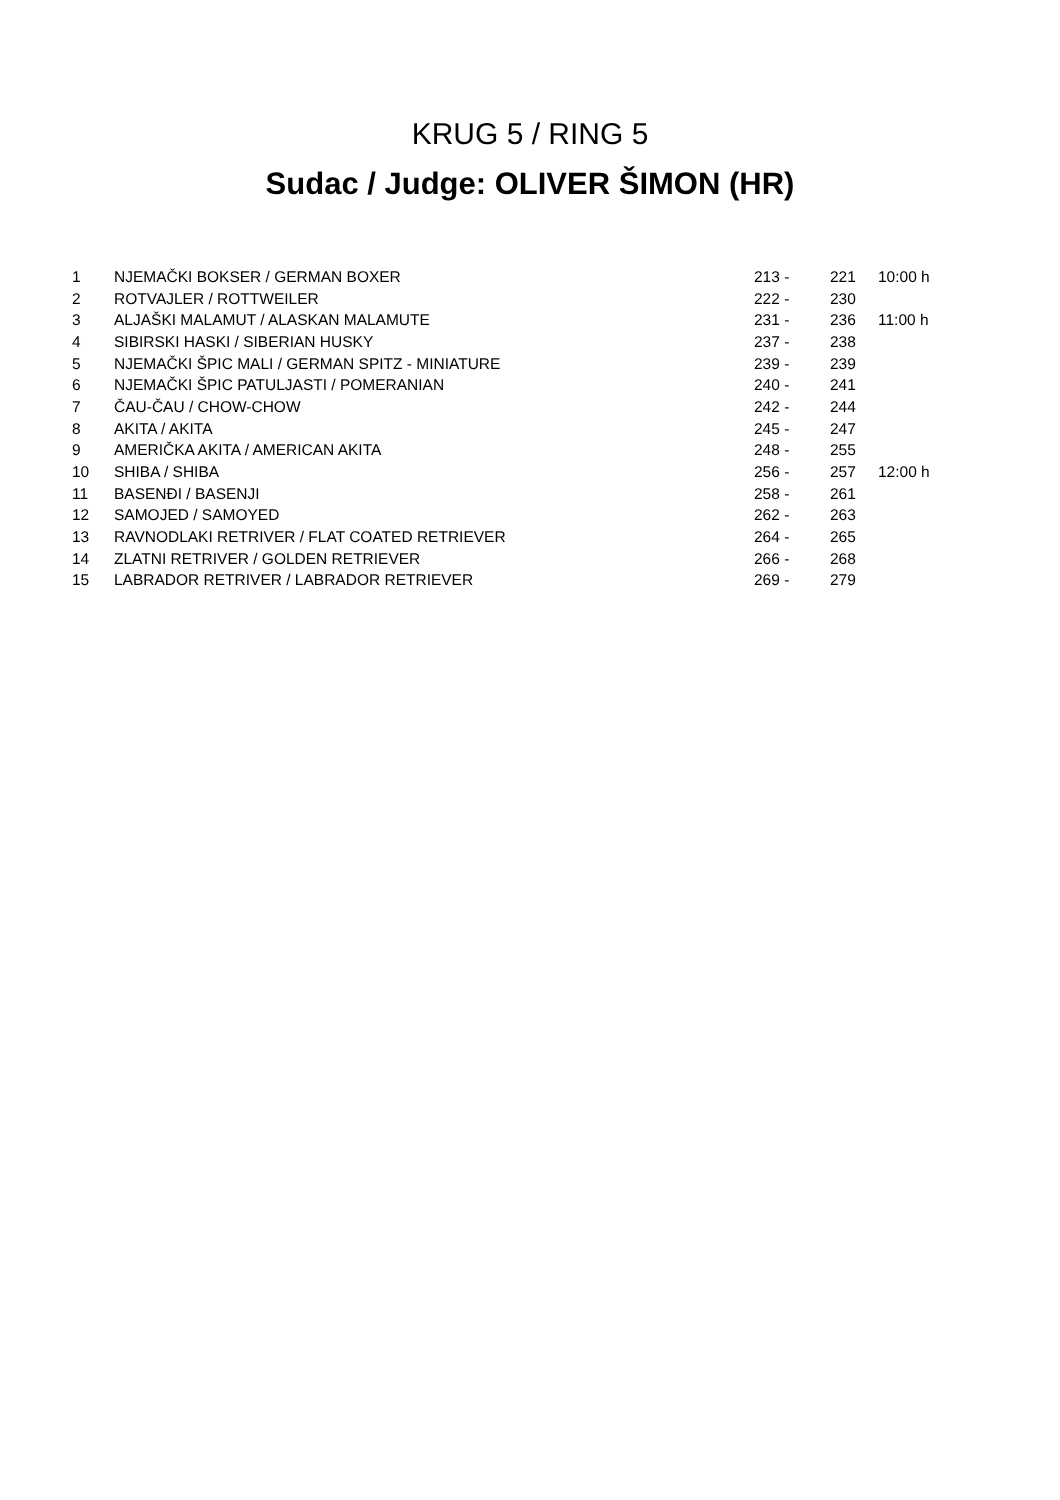KRUG 5 / RING 5
Sudac / Judge: OLIVER ŠIMON (HR)
| 1 | NJEMAČKI BOKSER / GERMAN BOXER | 213 - | 221 | 10:00 h |
| 2 | ROTVAJLER / ROTTWEILER | 222 - | 230 | |
| 3 | ALJAŠKI MALAMUT / ALASKAN MALAMUTE | 231 - | 236 | 11:00 h |
| 4 | SIBIRSKI HASKI / SIBERIAN HUSKY | 237 - | 238 | |
| 5 | NJEMAČKI ŠPIC MALI / GERMAN SPITZ - MINIATURE | 239 - | 239 | |
| 6 | NJEMAČKI ŠPIC PATULJASTI / POMERANIAN | 240 - | 241 | |
| 7 | ČAU-ČAU / CHOW-CHOW | 242 - | 244 | |
| 8 | AKITA / AKITA | 245 - | 247 | |
| 9 | AMERIČKA AKITA / AMERICAN AKITA | 248 - | 255 | |
| 10 | SHIBA / SHIBA | 256 - | 257 | 12:00 h |
| 11 | BASENĐI / BASENJI | 258 - | 261 | |
| 12 | SAMOJED / SAMOYED | 262 - | 263 | |
| 13 | RAVNODLAKI RETRIVER / FLAT COATED RETRIEVER | 264 - | 265 | |
| 14 | ZLATNI RETRIVER / GOLDEN RETRIEVER | 266 - | 268 | |
| 15 | LABRADOR RETRIVER / LABRADOR RETRIEVER | 269 - | 279 | |